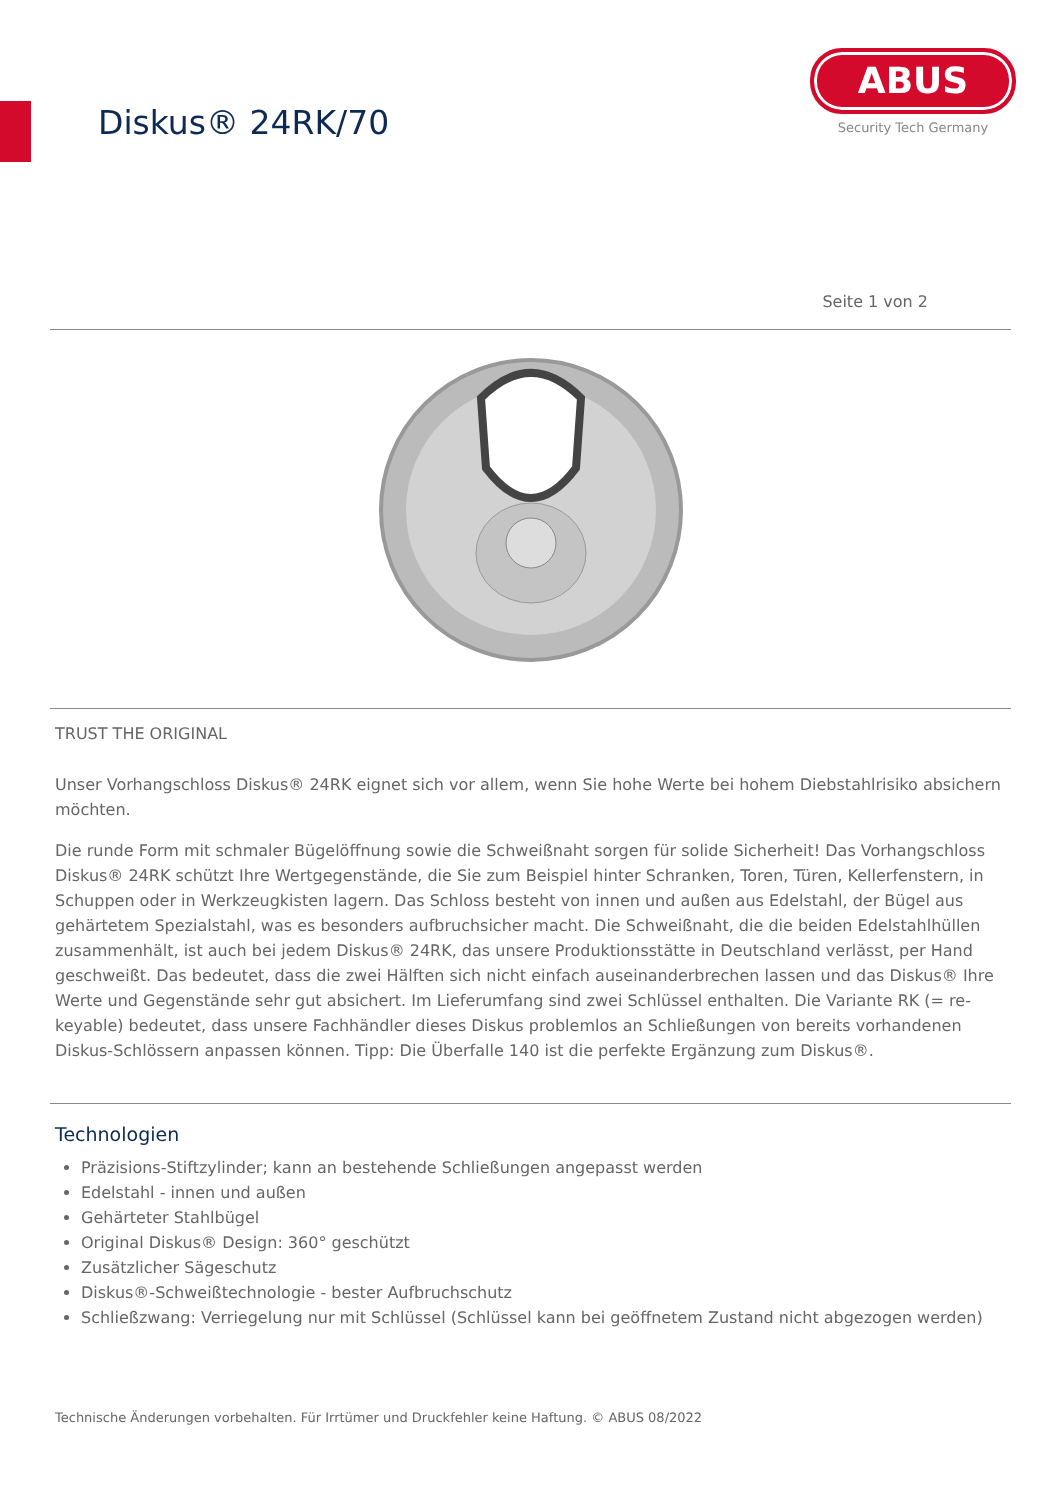Diskus® 24RK/70
ABUS
Security Tech Germany
Seite 1 von 2
TRUST THE ORIGINAL
Unser Vorhangschloss Diskus® 24RK eignet sich vor allem, wenn Sie hohe Werte bei hohem Diebstahlrisiko absichern möchten.
Die runde Form mit schmaler Bügelöffnung sowie die Schweißnaht sorgen für solide Sicherheit! Das Vorhangschloss Diskus® 24RK schützt Ihre Wertgegenstände, die Sie zum Beispiel hinter Schranken, Toren, Türen, Kellerfenstern, in Schuppen oder in Werkzeugkisten lagern. Das Schloss besteht von innen und außen aus Edelstahl, der Bügel aus gehärtetem Spezialstahl, was es besonders aufbruchsicher macht. Die Schweißnaht, die die beiden Edelstahlhüllen zusammenhält, ist auch bei jedem Diskus® 24RK, das unsere Produktionsstätte in Deutschland verlässt, per Hand geschweißt. Das bedeutet, dass die zwei Hälften sich nicht einfach auseinanderbrechen lassen und das Diskus® Ihre Werte und Gegenstände sehr gut absichert. Im Lieferumfang sind zwei Schlüssel enthalten. Die Variante RK (= re-keyable) bedeutet, dass unsere Fachhändler dieses Diskus problemlos an Schließungen von bereits vorhandenen Diskus-Schlössern anpassen können. Tipp: Die Überfalle 140 ist die perfekte Ergänzung zum Diskus®.
Technologien
Präzisions-Stiftzylinder; kann an bestehende Schließungen angepasst werden
Edelstahl - innen und außen
Gehärteter Stahlbügel
Original Diskus® Design: 360° geschützt
Zusätzlicher Sägeschutz
Diskus®-Schweißtechnologie - bester Aufbruchschutz
Schließzwang: Verriegelung nur mit Schlüssel (Schlüssel kann bei geöffnetem Zustand nicht abgezogen werden)
Technische Änderungen vorbehalten. Für Irrtümer und Druckfehler keine Haftung. © ABUS 08/2022